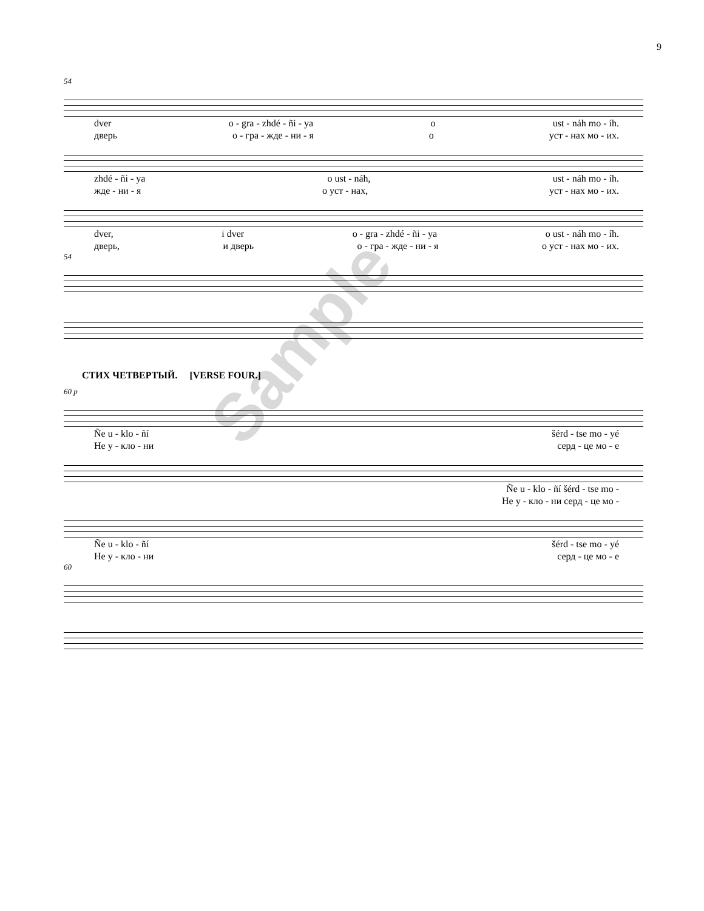9
54
dver o - gra - zhdé - ñi - ya o ust - náh mo - íh.
дверь о - гра - жде - ни - я о уст - нах мо - их.
zhdé - ñi - ya o ust - náh, ust - náh mo - íh.
жде - ни - я о уст - нах, уст - нах мо - их.
dver, i dver o - gra - zhdé - ñi - ya o ust - náh mo - íh.
дверь, и дверь о - гра - жде - ни - я о уст - нах мо - их.
54
СТИХ ЧЕТВЕРТЫЙ. [VERSE FOUR.]
60 p
Ñe u - klo - ñí šérd - tse mo - yé
Не у - кло - ни серд - це мо - е
Ñe u - klo - ñí šérd - tse mo -
Не у - кло - ни серд - це мо -
Ñe u - klo - ñí šérd - tse mo - yé
Не у - кло - ни серд - це мо - е
60
Sample